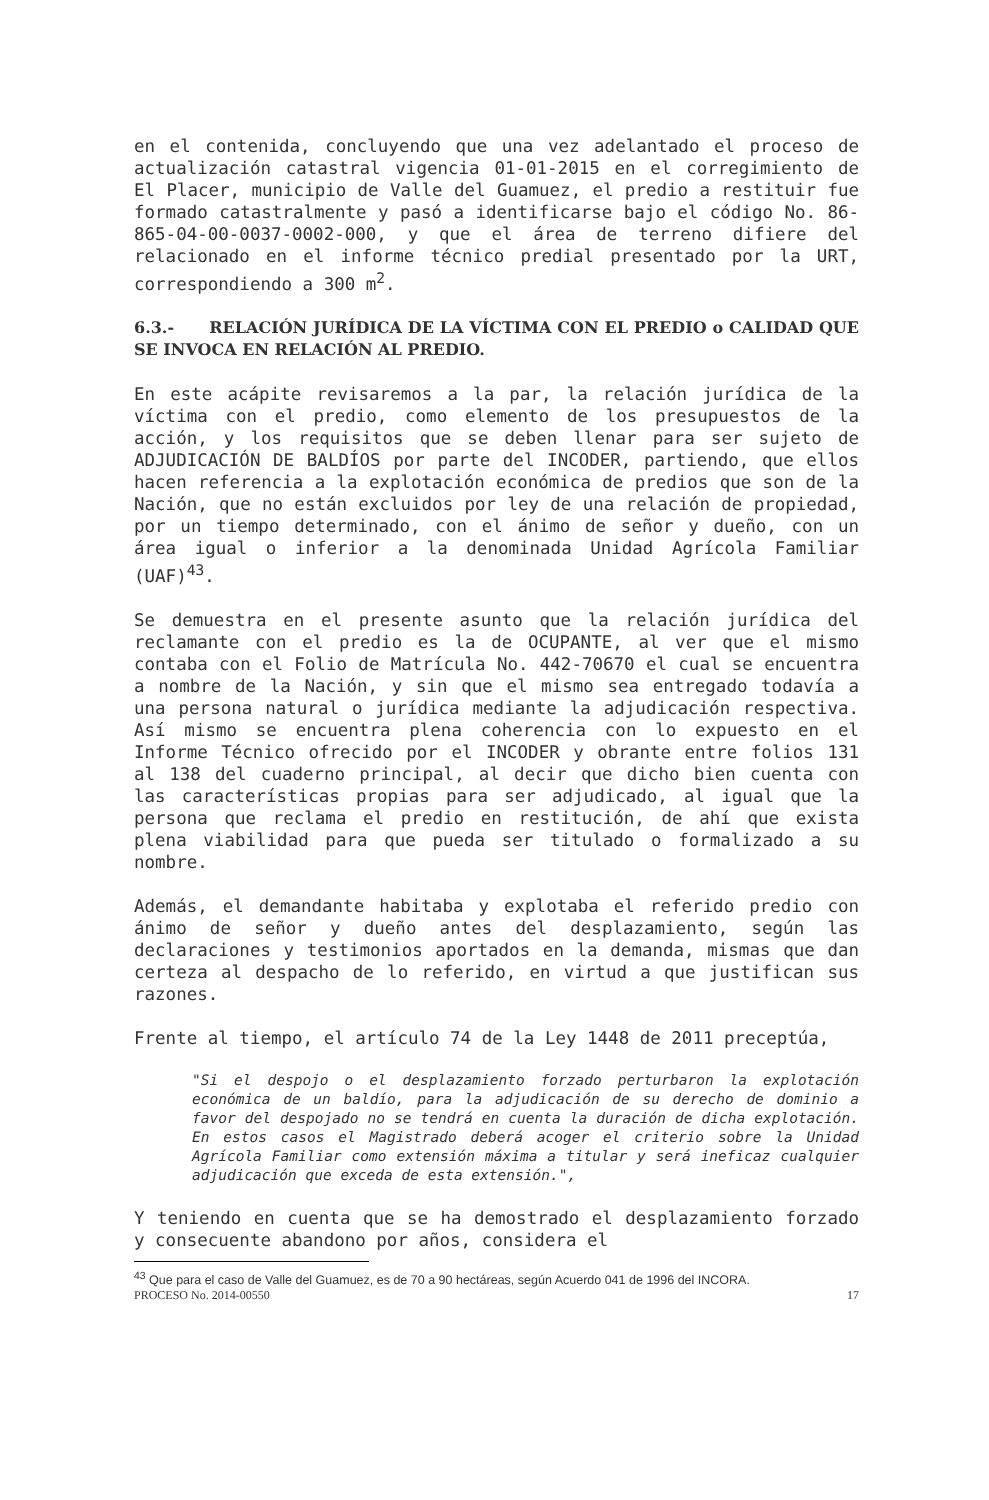en el contenida, concluyendo que una vez adelantado el proceso de actualización catastral vigencia 01-01-2015 en el corregimiento de El Placer, municipio de Valle del Guamuez, el predio a restituir fue formado catastralmente y pasó a identificarse bajo el código No. 86-865-04-00-0037-0002-000, y que el área de terreno difiere del relacionado en el informe técnico predial presentado por la URT, correspondiendo a 300 m<sup>2</sup>.
6.3.- RELACIÓN JURÍDICA DE LA VÍCTIMA CON EL PREDIO o CALIDAD QUE SE INVOCA EN RELACIÓN AL PREDIO.
En este acápite revisaremos a la par, la relación jurídica de la víctima con el predio, como elemento de los presupuestos de la acción, y los requisitos que se deben llenar para ser sujeto de ADJUDICACIÓN DE BALDÍOS por parte del INCODER, partiendo, que ellos hacen referencia a la explotación económica de predios que son de la Nación, que no están excluidos por ley de una relación de propiedad, por un tiempo determinado, con el ánimo de señor y dueño, con un área igual o inferior a la denominada Unidad Agrícola Familiar (UAF)<sup>43</sup>.
Se demuestra en el presente asunto que la relación jurídica del reclamante con el predio es la de OCUPANTE, al ver que el mismo contaba con el Folio de Matrícula No. 442-70670 el cual se encuentra a nombre de la Nación, y sin que el mismo sea entregado todavía a una persona natural o jurídica mediante la adjudicación respectiva. Así mismo se encuentra plena coherencia con lo expuesto en el Informe Técnico ofrecido por el INCODER y obrante entre folios 131 al 138 del cuaderno principal, al decir que dicho bien cuenta con las características propias para ser adjudicado, al igual que la persona que reclama el predio en restitución, de ahí que exista plena viabilidad para que pueda ser titulado o formalizado a su nombre.
Además, el demandante habitaba y explotaba el referido predio con ánimo de señor y dueño antes del desplazamiento, según las declaraciones y testimonios aportados en la demanda, mismas que dan certeza al despacho de lo referido, en virtud a que justifican sus razones.
Frente al tiempo, el artículo 74 de la Ley 1448 de 2011 preceptúa,
"Si el despojo o el desplazamiento forzado perturbaron la explotación económica de un baldío, para la adjudicación de su derecho de dominio a favor del despojado no se tendrá en cuenta la duración de dicha explotación. En estos casos el Magistrado deberá acoger el criterio sobre la Unidad Agrícola Familiar como extensión máxima a titular y será ineficaz cualquier adjudicación que exceda de esta extensión.",
Y teniendo en cuenta que se ha demostrado el desplazamiento forzado y consecuente abandono por años, considera el
<sup>43</sup> Que para el caso de Valle del Guamuez, es de 70 a 90 hectáreas, según Acuerdo 041 de 1996 del INCORA.
PROCESO No. 2014-00550 17